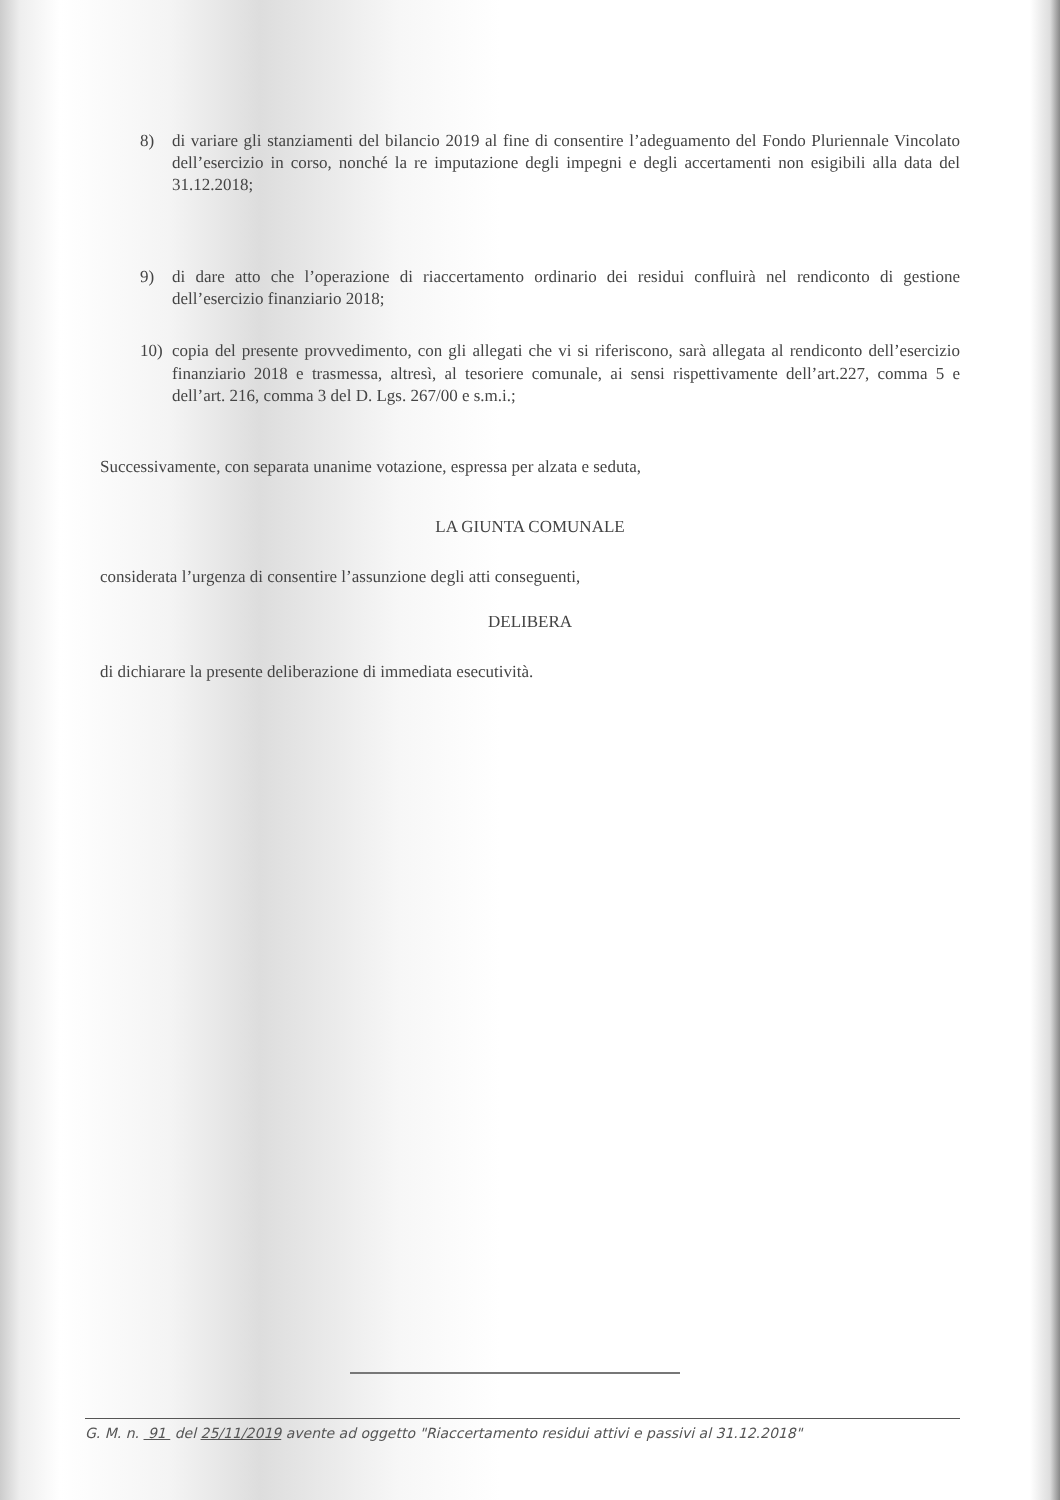8) di variare gli stanziamenti del bilancio 2019 al fine di consentire l’adeguamento del Fondo Pluriennale Vincolato dell’esercizio in corso, nonché la re imputazione degli impegni e degli accertamenti non esigibili alla data del 31.12.2018;
9) di dare atto che l’operazione di riaccertamento ordinario dei residui confluirà nel rendiconto di gestione dell’esercizio finanziario 2018;
10) copia del presente provvedimento, con gli allegati che vi si riferiscono, sarà allegata al rendiconto dell’esercizio finanziario 2018 e trasmessa, altresì, al tesoriere comunale, ai sensi rispettivamente dell’art.227, comma 5 e dell’art. 216, comma 3 del D. Lgs. 267/00 e s.m.i.;
Successivamente, con separata unanime votazione, espressa per alzata e seduta,
LA GIUNTA COMUNALE
considerata l’urgenza di consentire l’assunzione degli atti conseguenti,
DELIBERA
di dichiarare la presente deliberazione di immediata esecutività.
G. M. n. 91 del 25/11/2019 avente ad oggetto "Riaccertamento residui attivi e passivi al 31.12.2018"